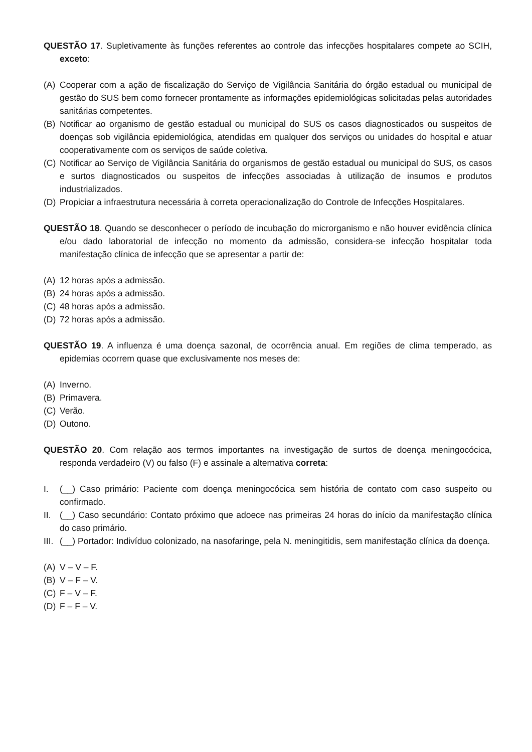QUESTÃO 17. Supletivamente às funções referentes ao controle das infecções hospitalares compete ao SCIH, exceto:
(A) Cooperar com a ação de fiscalização do Serviço de Vigilância Sanitária do órgão estadual ou municipal de gestão do SUS bem como fornecer prontamente as informações epidemiológicas solicitadas pelas autoridades sanitárias competentes.
(B) Notificar ao organismo de gestão estadual ou municipal do SUS os casos diagnosticados ou suspeitos de doenças sob vigilância epidemiológica, atendidas em qualquer dos serviços ou unidades do hospital e atuar cooperativamente com os serviços de saúde coletiva.
(C) Notificar ao Serviço de Vigilância Sanitária do organismos de gestão estadual ou municipal do SUS, os casos e surtos diagnosticados ou suspeitos de infecções associadas à utilização de insumos e produtos industrializados.
(D) Propiciar a infraestrutura necessária à correta operacionalização do Controle de Infecções Hospitalares.
QUESTÃO 18. Quando se desconhecer o período de incubação do microrganismo e não houver evidência clínica e/ou dado laboratorial de infecção no momento da admissão, considera-se infecção hospitalar toda manifestação clínica de infecção que se apresentar a partir de:
(A) 12 horas após a admissão.
(B) 24 horas após a admissão.
(C) 48 horas após a admissão.
(D) 72 horas após a admissão.
QUESTÃO 19. A influenza é uma doença sazonal, de ocorrência anual. Em regiões de clima temperado, as epidemias ocorrem quase que exclusivamente nos meses de:
(A) Inverno.
(B) Primavera.
(C) Verão.
(D) Outono.
QUESTÃO 20. Com relação aos termos importantes na investigação de surtos de doença meningocócica, responda verdadeiro (V) ou falso (F) e assinale a alternativa correta:
I. (__) Caso primário: Paciente com doença meningocócica sem história de contato com caso suspeito ou confirmado.
II. (__) Caso secundário: Contato próximo que adoece nas primeiras 24 horas do início da manifestação clínica do caso primário.
III. (__) Portador: Indivíduo colonizado, na nasofaringe, pela N. meningitidis, sem manifestação clínica da doença.
(A) V – V – F.
(B) V – F – V.
(C) F – V – F.
(D) F – F – V.